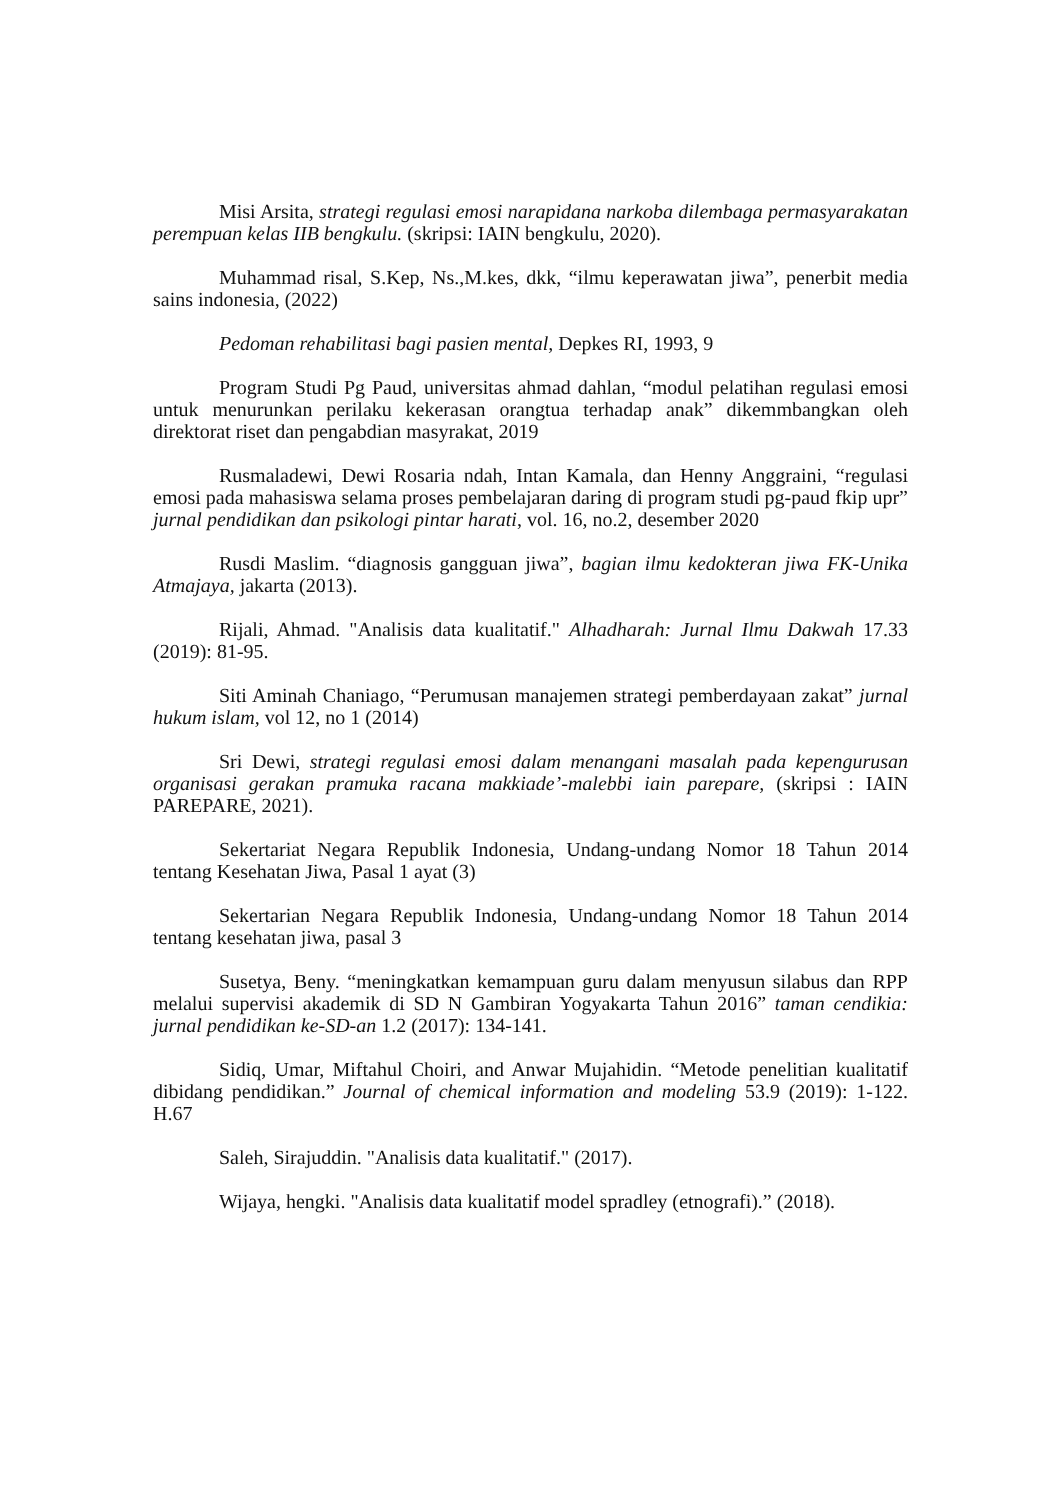Misi Arsita, strategi regulasi emosi narapidana narkoba dilembaga permasyarakatan perempuan kelas IIB bengkulu. (skripsi: IAIN bengkulu, 2020).
Muhammad risal, S.Kep, Ns.,M.kes, dkk, “ilmu keperawatan jiwa”, penerbit media sains indonesia, (2022)
Pedoman rehabilitasi bagi pasien mental, Depkes RI, 1993, 9
Program Studi Pg Paud, universitas ahmad dahlan, “modul pelatihan regulasi emosi untuk menurunkan perilaku kekerasan orangtua terhadap anak” dikemmbangkan oleh direktorat riset dan pengabdian masyrakat, 2019
Rusmaladewi, Dewi Rosaria ndah, Intan Kamala, dan Henny Anggraini, “regulasi emosi pada mahasiswa selama proses pembelajaran daring di program studi pg-paud fkip upr” jurnal pendidikan dan psikologi pintar harati, vol. 16, no.2, desember 2020
Rusdi Maslim. “diagnosis gangguan jiwa”, bagian ilmu kedokteran jiwa FK-Unika Atmajaya, jakarta (2013).
Rijali, Ahmad. "Analisis data kualitatif." Alhadharah: Jurnal Ilmu Dakwah 17.33 (2019): 81-95.
Siti Aminah Chaniago, “Perumusan manajemen strategi pemberdayaan zakat” jurnal hukum islam, vol 12, no 1 (2014)
Sri Dewi, strategi regulasi emosi dalam menangani masalah pada kepengurusan organisasi gerakan pramuka racana makkiade’-malebbi iain parepare, (skripsi : IAIN PAREPARE, 2021).
Sekertariat Negara Republik Indonesia, Undang-undang Nomor 18 Tahun 2014 tentang Kesehatan Jiwa, Pasal 1 ayat (3)
Sekertarian Negara Republik Indonesia, Undang-undang Nomor 18 Tahun 2014 tentang kesehatan jiwa, pasal 3
Susetya, Beny. “meningkatkan kemampuan guru dalam menyusun silabus dan RPP melalui supervisi akademik di SD N Gambiran Yogyakarta Tahun 2016” taman cendikia: jurnal pendidikan ke-SD-an 1.2 (2017): 134-141.
Sidiq, Umar, Miftahul Choiri, and Anwar Mujahidin. “Metode penelitian kualitatif dibidang pendidikan.” Journal of chemical information and modeling 53.9 (2019): 1-122. H.67
Saleh, Sirajuddin. "Analisis data kualitatif." (2017).
Wijaya, hengki. "Analisis data kualitatif model spradley (etnografi).” (2018).